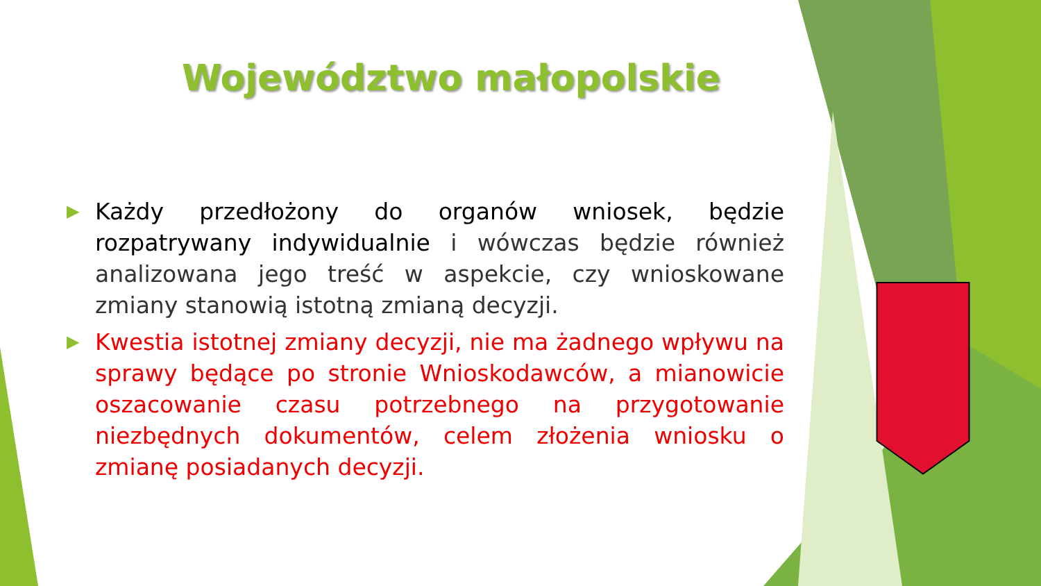Województwo małopolskie
▶ Każdy przedłożony do organów wniosek, będzie rozpatrywany indywidualnie i wówczas będzie również analizowana jego treść w aspekcie, czy wnioskowane zmiany stanowią istotną zmianą decyzji.
▶ Kwestia istotnej zmiany decyzji, nie ma żadnego wpływu na sprawy będące po stronie Wnioskodawców, a mianowicie oszacowanie czasu potrzebnego na przygotowanie niezbędnych dokumentów, celem złożenia wniosku o zmianę posiadanych decyzji.